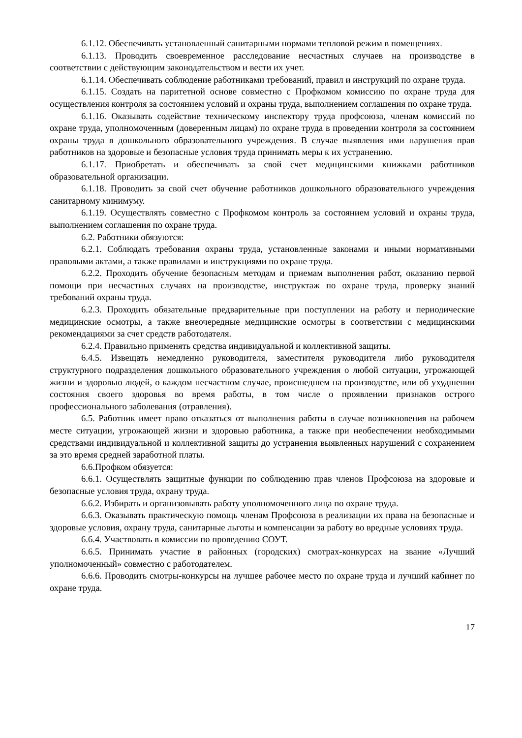6.1.12. Обеспечивать установленный санитарными нормами тепловой режим в помещениях.
6.1.13. Проводить своевременное расследование несчастных случаев на производстве в соответствии с действующим законодательством и вести их учет.
6.1.14. Обеспечивать соблюдение работниками требований, правил и инструкций по охране труда.
6.1.15. Создать на паритетной основе совместно с Профкомом комиссию по охране труда для осуществления контроля за состоянием условий и охраны труда, выполнением соглашения по охране труда.
6.1.16. Оказывать содействие техническому инспектору труда профсоюза, членам комиссий по охране труда, уполномоченным (доверенным лицам) по охране труда в проведении контроля за состоянием охраны труда в дошкольного образовательного учреждения. В случае выявления ими нарушения прав работников на здоровые и безопасные условия труда принимать меры к их устранению.
6.1.17. Приобретать и обеспечивать за свой счет медицинскими книжками работников образовательной организации.
6.1.18. Проводить за свой счет обучение работников дошкольного образовательного учреждения санитарному минимуму.
6.1.19. Осуществлять совместно с Профкомом контроль за состоянием условий и охраны труда, выполнением соглашения по охране труда.
6.2. Работники обязуются:
6.2.1. Соблюдать требования охраны труда, установленные законами и иными нормативными правовыми актами, а также правилами и инструкциями по охране труда.
6.2.2. Проходить обучение безопасным методам и приемам выполнения работ, оказанию первой помощи при несчастных случаях на производстве, инструктаж по охране труда, проверку знаний требований охраны труда.
6.2.3. Проходить обязательные предварительные при поступлении на работу и периодические медицинские осмотры, а также внеочередные медицинские осмотры в соответствии с медицинскими рекомендациями за счет средств работодателя.
6.2.4. Правильно применять средства индивидуальной и коллективной защиты.
6.4.5. Извещать немедленно руководителя, заместителя руководителя либо руководителя структурного подразделения дошкольного образовательного учреждения о любой ситуации, угрожающей жизни и здоровью людей, о каждом несчастном случае, происшедшем на производстве, или об ухудшении состояния своего здоровья во время работы, в том числе о проявлении признаков острого профессионального заболевания (отравления).
6.5. Работник имеет право отказаться от выполнения работы в случае возникновения на рабочем месте ситуации, угрожающей жизни и здоровью работника, а также при необеспечении необходимыми средствами индивидуальной и коллективной защиты до устранения выявленных нарушений с сохранением за это время средней заработной платы.
6.6.Профком обязуется:
6.6.1. Осуществлять защитные функции по соблюдению прав членов Профсоюза на здоровые и безопасные условия труда, охрану труда.
6.6.2. Избирать и организовывать работу уполномоченного лица по охране труда.
6.6.3. Оказывать практическую помощь членам Профсоюза в реализации их права на безопасные и здоровые условия, охрану труда, санитарные льготы и компенсации за работу во вредные условиях труда.
6.6.4. Участвовать в комиссии по проведению СОУТ.
6.6.5. Принимать участие в районных (городских) смотрах-конкурсах на звание «Лучший уполномоченный» совместно с работодателем.
6.6.6. Проводить смотры-конкурсы на лучшее рабочее место по охране труда и лучший кабинет по охране труда.
17